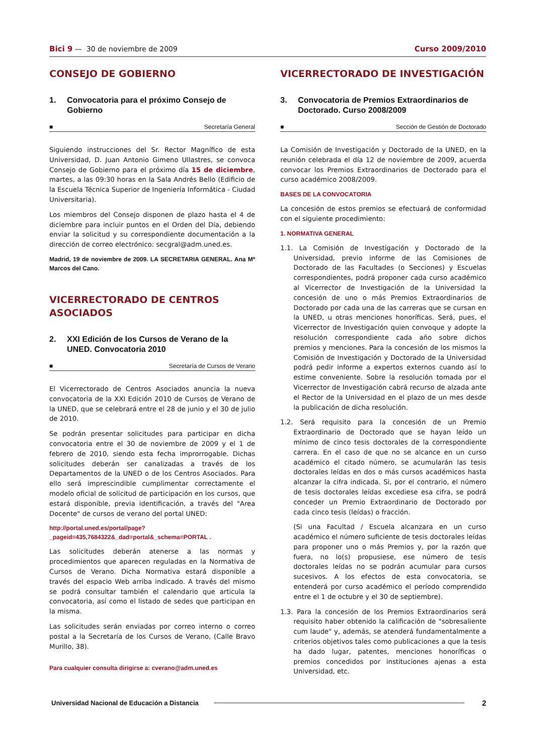Bici 9 — 30 de noviembre de 2009
Curso 2009/2010
CONSEJO DE GOBIERNO
1. Convocatoria para el próximo Consejo de Gobierno
■ Secretaría General
Siguiendo instrucciones del Sr. Rector Magnífico de esta Universidad, D. Juan Antonio Gimeno Ullastres, se convoca Consejo de Gobierno para el próximo día 15 de diciembre, martes, a las 09:30 horas en la Sala Andrés Bello (Edificio de la Escuela Técnica Superior de Ingeniería Informática - Ciudad Universitaria).
Los miembros del Consejo disponen de plazo hasta el 4 de diciembre para incluir puntos en el Orden del Día, debiendo enviar la solicitud y su correspondiente documentación a la dirección de correo electrónico: secgral@adm.uned.es.
Madrid, 19 de noviembre de 2009. LA SECRETARIA GENERAL. Ana Mª Marcos del Cano.
VICERRECTORADO DE CENTROS ASOCIADOS
2. XXI Edición de los Cursos de Verano de la UNED. Convocatoria 2010
■ Secretaría de Cursos de Verano
El Vicerrectorado de Centros Asociados anuncia la nueva convocatoria de la XXI Edición 2010 de Cursos de Verano de la UNED, que se celebrará entre el 28 de junio y el 30 de julio de 2010.
Se podrán presentar solicitudes para participar en dicha convocatoria entre el 30 de noviembre de 2009 y el 1 de febrero de 2010, siendo esta fecha improrrogable. Dichas solicitudes deberán ser canalizadas a través de los Departamentos de la UNED o de los Centros Asociados. Para ello será imprescindible cumplimentar correctamente el modelo oficial de solicitud de participación en los cursos, que estará disponible, previa identificación, a través del "Area Docente" de cursos de verano del portal UNED:
http://portal.uned.es/portal/page?_pageid=435,7684322&_dad=portal&_schema=PORTAL .
Las solicitudes deberán atenerse a las normas y procedimientos que aparecen reguladas en la Normativa de Cursos de Verano. Dicha Normativa estará disponible a través del espacio Web arriba indicado. A través del mismo se podrá consultar también el calendario que articula la convocatoria, así como el listado de sedes que participan en la misma.
Las solicitudes serán enviadas por correo interno o correo postal a la Secretaría de los Cursos de Verano, (Calle Bravo Murillo, 38).
Para cualquier consulta dirigirse a: cverano@adm.uned.es
VICERRECTORADO DE INVESTIGACIÓN
3. Convocatoria de Premios Extraordinarios de Doctorado. Curso 2008/2009
■ Sección de Gestión de Doctorado
La Comisión de Investigación y Doctorado de la UNED, en la reunión celebrada el día 12 de noviembre de 2009, acuerda convocar los Premios Extraordinarios de Doctorado para el curso académico 2008/2009.
BASES DE LA CONVOCATORIA
La concesión de estos premios se efectuará de conformidad con el siguiente procedimiento:
1. NORMATIVA GENERAL
1.1. La Comisión de Investigación y Doctorado de la Universidad, previo informe de las Comisiones de Doctorado de las Facultades (o Secciones) y Escuelas correspondientes, podrá proponer cada curso académico al Vicerrector de Investigación de la Universidad la concesión de uno o más Premios Extraordinarios de Doctorado por cada una de las carreras que se cursan en la UNED, u otras menciones honoríficas. Será, pues, el Vicerrector de Investigación quien convoque y adopte la resolución correspondiente cada año sobre dichos premios y menciones. Para la concesión de los mismos la Comisión de Investigación y Doctorado de la Universidad podrá pedir informe a expertos externos cuando así lo estime conveniente. Sobre la resolución tomada por el Vicerrector de Investigación cabrá recurso de alzada ante el Rector de la Universidad en el plazo de un mes desde la publicación de dicha resolución.
1.2. Será requisito para la concesión de un Premio Extraordinario de Doctorado que se hayan leído un mínimo de cinco tesis doctorales de la correspondiente carrera. En el caso de que no se alcance en un curso académico el citado número, se acumularán las tesis doctorales leídas en dos o más cursos académicos hasta alcanzar la cifra indicada. Si, por el contrario, el número de tesis doctorales leídas excediese esa cifra, se podrá conceder un Premio Extraordinario de Doctorado por cada cinco tesis (leídas) o fracción.
(Si una Facultad / Escuela alcanzara en un curso académico el número suficiente de tesis doctorales leídas para proponer uno o más Premios y, por la razón que fuera, no lo(s) propusiese, ese número de tesis doctorales leídas no se podrán acumular para cursos sucesivos. A los efectos de esta convocatoria, se entenderá por curso académico el período comprendido entre el 1 de octubre y el 30 de septiembre).
1.3. Para la concesión de los Premios Extraordinarios será requisito haber obtenido la calificación de "sobresaliente cum laude" y, además, se atenderá fundamentalmente a criterios objetivos tales como publicaciones a que la tesis ha dado lugar, patentes, menciones honoríficas o premios concedidos por instituciones ajenas a esta Universidad, etc.
Universidad Nacional de Educación a Distancia 2